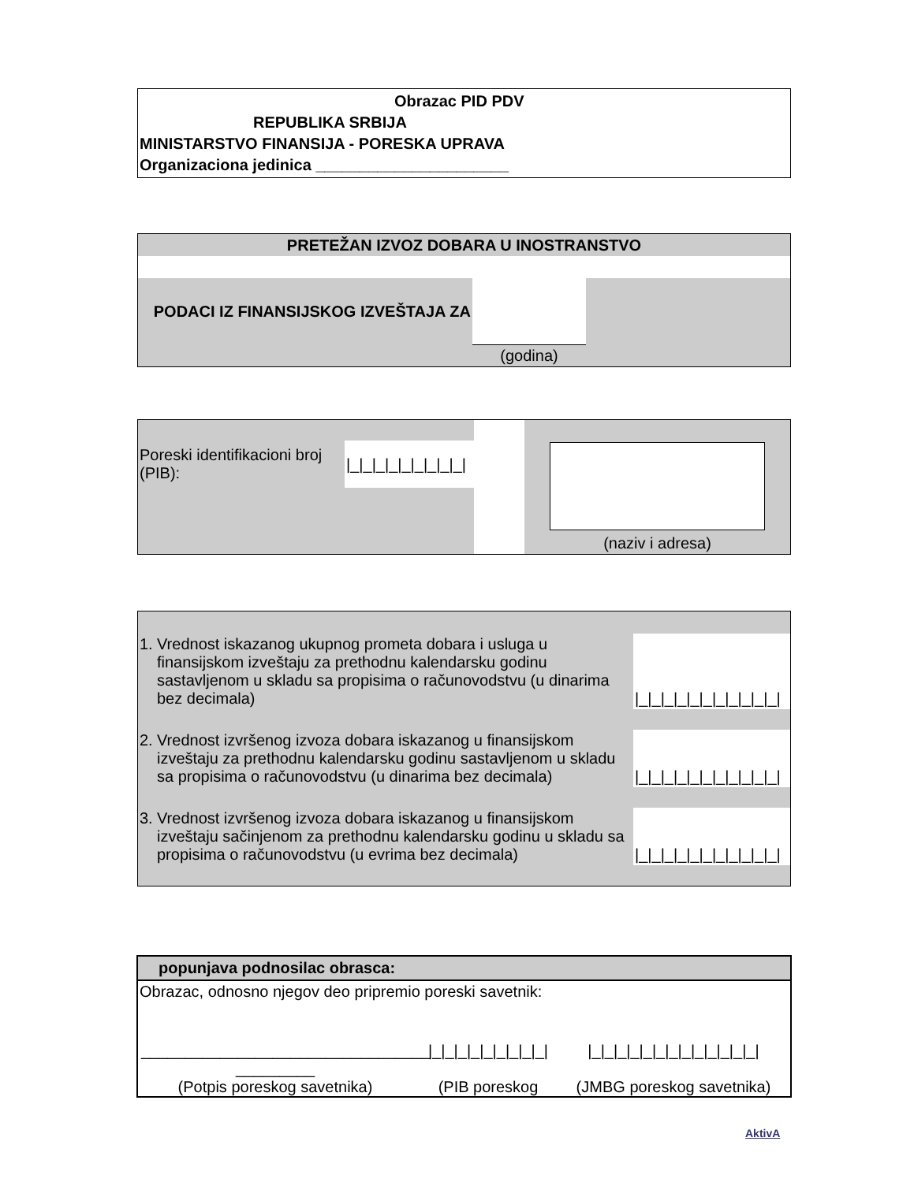Obrazac PID PDV
REPUBLIKA SRBIJA
MINISTARSTVO FINANSIJA - PORESKA UPRAVA
Organizaciona jedinica ______________________
| PRETEŽAN IZVOZ DOBARA U INOSTRANSTVO | | |
| PODACI IZ FINANSIJSKOG IZVEŠTAJA ZA | | |
| | (godina) | |
| Poreski identifikacioni broj (PIB): | /_/_/_/_/_/_/_/_/_/ | | |
| | | | (naziv i adresa) |
| 1. | Vrednost iskazanog ukupnog prometa dobara i usluga u finansijskom izveštaju za prethodnu kalendarsku godinu sastavljenom u skladu sa propisima o računovodstvu (u dinarima bez decimala) | /_/_/_/_/_/_/_/_/_/_/_/ |
| 2. | Vrednost izvršenog izvoza dobara iskazanog u finansijskom izveštaju za prethodnu kalendarsku godinu sastavljenom u skladu sa propisima o računovodstvu (u dinarima bez decimala) | /_/_/_/_/_/_/_/_/_/_/_/ |
| 3. | Vrednost izvršenog izvoza dobara iskazanog u finansijskom izveštaju sačinjenom za prethodnu kalendarsku godinu u skladu sa propisima o računovodstvu (u evrima bez decimala) | /_/_/_/_/_/_/_/_/_/_/_/ |
popunjava podnosilac obrasca:
Obrazac, odnosno njegov deo pripremio poreski savetnik:
_________________________________ _________
(Potpis poreskog savetnika)
|_|_|_|_|_|_|_|_|_|
(PIB poreskog
|_|_|_|_|_|_|_|_|_|_|_|_|_|
(JMBG poreskog savetnika)
AktivA